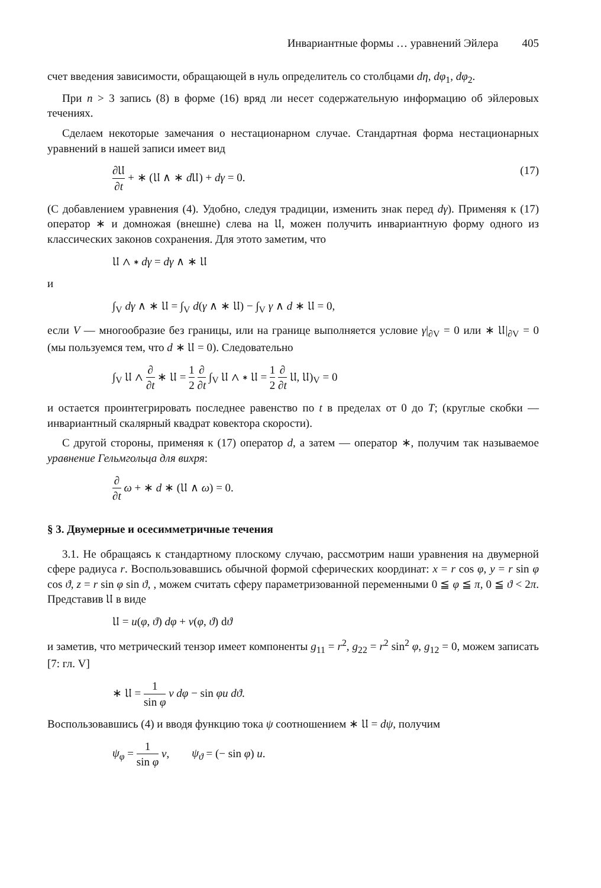Инвариантные формы … уравнений Эйлера 405
счет введения зависимости, обращающей в нуль определитель со столбцами dη, dφ<sub>1</sub>, dφ<sub>2</sub>.
При n > 3 запись (8) в форме (16) вряд ли несет содержательную информацию об эйлеровых течениях.
Сделаем некоторые замечания о нестационарном случае. Стандартная форма нестационарных уравнений в нашей записи имеет вид
∂𝔘 ∂t + ∗ (𝔘 ∧ ∗ d 𝔘) + dγ = 0. (17)
(С добавлением уравнения (4). Удобно, следуя традиции, изменить знак перед dγ). Применяя к (17) оператор ∗ и домножая (внешне) слева на 𝔘, можен получить инвариантную форму одного из классических законов сохранения. Для этото заметим, что
𝔘 ∧ ∗ dγ = dγ ∧ ∗ 𝔘
и
∫<sub>V</sub> dγ ∧ ∗ 𝔘 = ∫<sub>V</sub> d(γ ∧ ∗ 𝔘) − ∫<sub>V</sub> γ ∧ d ∗ 𝔘 = 0,
если V — многообразие без границы, или на границе выполняется условие γ|<sub>∂V</sub> = 0 или ∗ 𝔘|<sub>∂V</sub> = 0 (мы пользуемся тем, что d ∗ 𝔘 = 0). Следовательно
∫<sub>V</sub> 𝔘 ∧ ∂ ∂t ∗ 𝔘 = 1 2 ∂ ∂t ∫<sub>V</sub> 𝔘 ∧ ∗ 𝔘 = 1 2 ∂ ∂t 𝔘, 𝔘)<sub>V</sub> = 0
и остается проинтегрировать последнее равенство по t в пределах от 0 до T; (круглые скобки — инвариантный скалярный квадрат ковектора скорости).
С другой стороны, применяя к (17) оператор d, а затем — оператор ∗, получим так называемое уравнение Гельмгольца для вихря:
∂ ∂t ω + ∗ d ∗ (𝔘 ∧ ω) = 0.
§ 3. Двумерные и осесимметричные течения
3.1. Не обращаясь к стандартному плоскому случаю, рассмотрим наши уравнения на двумерной сфере радиуса r. Воспользовавшись обычной формой сферических координат: x = r cos φ, y = r sin φ cos ϑ, z = r sin φ sin ϑ, , можем считать сферу параметризованной переменными 0 ≦ φ ≦ π, 0 ≦ ϑ < 2π. Представив 𝔘 в виде
𝔘 = u(φ, ϑ) dφ + v(φ, ϑ) dϑ
и заметив, что метрический тензор имеет компоненты g<sub>11</sub> = r<sup>2</sup>, g<sub>22</sub> = r<sup>2</sup> sin<sup>2</sup> φ, g<sub>12</sub> = 0, можем записать [7: гл. V]
∗ 𝔘 = 1 sin φ v dφ − sin φu dϑ.
Воспользовавшись (4) и вводя функцию тока ψ соотношением ∗ 𝔘 = dψ, получим
ψ<sub>φ</sub> = 1 sin φ v, ψ<sub>ϑ</sub> = (− sin φ) u.